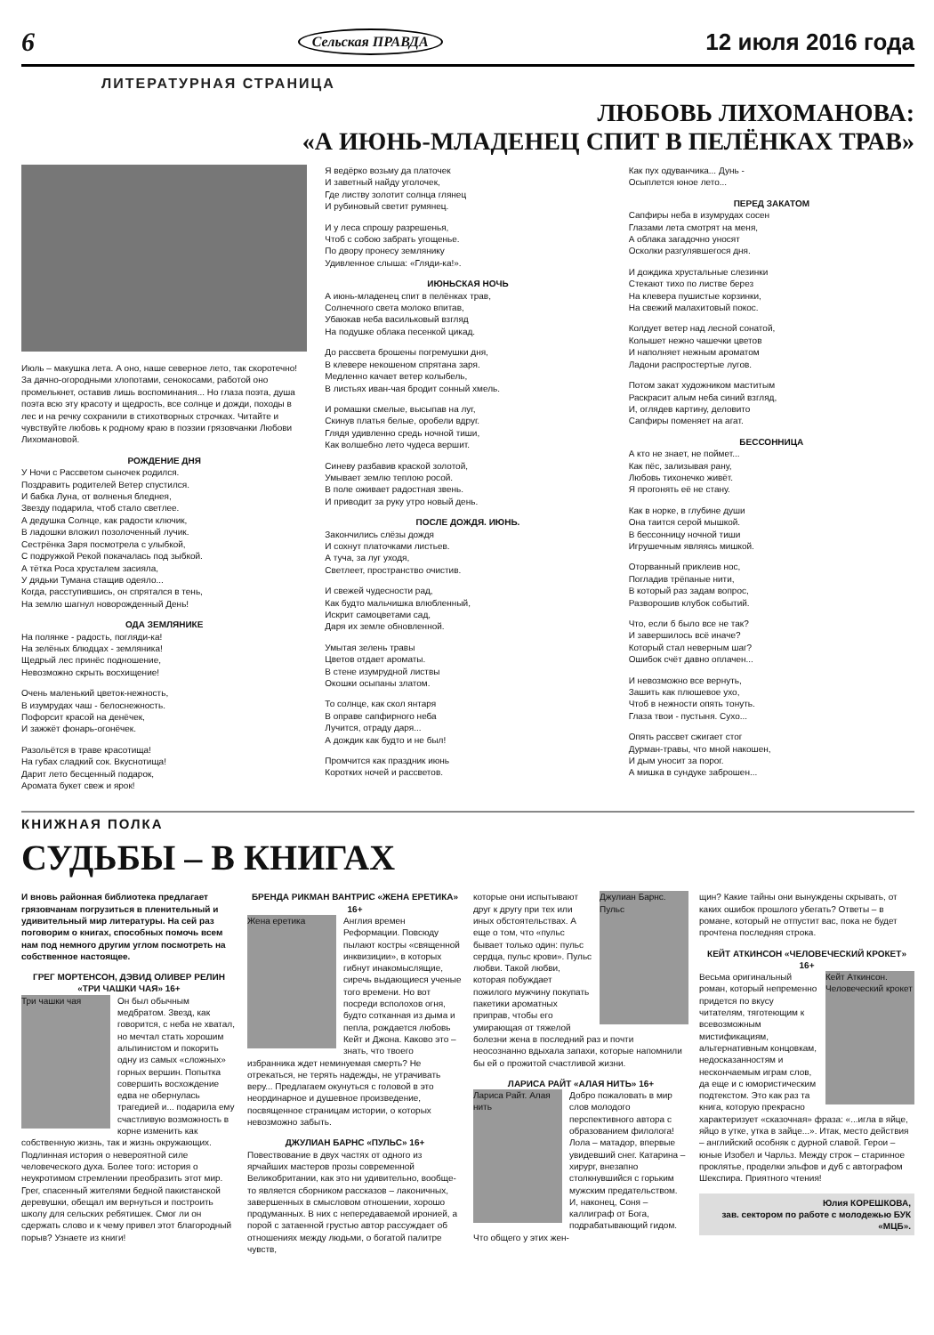6 Сельская ПРАВДА 12 июля 2016 года
ЛИТЕРАТУРНАЯ СТРАНИЦА
ЛЮБОВЬ ЛИХОМАНОВА:
«А ИЮНЬ-МЛАДЕНЕЦ СПИТ В ПЕЛЁНКАХ ТРАВ»
Июль – макушка лета. А оно, наше северное лето, так скоротечно! За дачно-огородными хлопотами, сенокосами, работой оно промелькнет, оставив лишь воспоминания... Но глаза поэта, душа поэта всю эту красоту и щедрость, все солнце и дожди, походы в лес и на речку сохранили в стихотворных строчках. Читайте и чувствуйте любовь к родному краю в поэзии грязовчанки Любови Лихомановой.
РОЖДЕНИЕ ДНЯ
У Ночи с Рассветом сыночек родился.
Поздравить родителей Ветер спустился.
И бабка Луна, от волненья бледнея,
Звезду подарила, чтоб стало светлее.
А дедушка Солнце, как радости ключик,
В ладошки вложил позолоченный лучик.
Сестрёнка Заря посмотрела с улыбкой,
С подружкой Рекой покачалась под зыбкой.
А тётка Роса хрусталем засияла,
У дядьки Тумана стащив одеяло...
Когда, расступившись, он спрятался в тень,
На землю шагнул новорожденный День!
ОДА ЗЕМЛЯНИКЕ
На полянке - радость, погляди-ка!
На зелёных блюдцах - земляника!
Щедрый лес принёс подношение,
Невозможно скрыть восхищение!
Очень маленький цветок-нежность,
В изумрудах чаш - белоснежность.
Пофорсит красой на денёчек,
И зажжёт фонарь-огонёчек.
Разольётся в траве красотища!
На губах сладкий сок. Вкуснотища!
Дарит лето бесценный подарок,
Аромата букет свеж и ярок!
Я ведёрко возьму да платочек
И заветный найду уголочек,
Где листву золотит солнца глянец
И рубиновый светит румянец.
И у леса спрошу разрешенья,
Чтоб с собою забрать угощенье.
По двору пронесу землянику
Удивленное слыша: «Гляди-ка!».
ИЮНЬСКАЯ НОЧЬ
А июнь-младенец спит в пелёнках трав,
Солнечного света молоко впитав,
Убаюкав неба васильковый взгляд
На подушке облака песенкой цикад.
До рассвета брошены погремушки дня,
В клевере некошеном спрятана заря.
Медленно качает ветер колыбель,
В листьях иван-чая бродит сонный хмель.
И ромашки смелые, высыпав на луг,
Скинув платья белые, оробели вдруг.
Глядя удивленно средь ночной тиши,
Как волшебно лето чудеса вершит.
Синеву разбавив краской золотой,
Умывает землю теплою росой.
В поле оживает радостная звень.
И приводит за руку утро новый день.
ПОСЛЕ ДОЖДЯ. ИЮНЬ.
Закончились слёзы дождя
И сохнут платочками листьев.
А туча, за луг уходя,
Светлеет, пространство очистив.
И свежей чудесности рад,
Как будто мальчишка влюбленный,
Искрит самоцветами сад,
Даря их земле обновленной.
Умытая зелень травы
Цветов отдает ароматы.
В стене изумрудной листвы
Окошки осыпаны златом.
То солнце, как скол янтаря
В оправе сапфирного неба
Лучится, отраду даря...
А дождик как будто и не был!
Промчится как праздник июнь
Коротких ночей и рассветов.
Как пух одуванчика... Дунь -
Осыплется юное лето...
ПЕРЕД ЗАКАТОМ
Сапфиры неба в изумрудах сосен
Глазами лета смотрят на меня,
А облака загадочно уносят
Осколки разгулявшегося дня.
И дождика хрустальные слезинки
Стекают тихо по листве берез
На клевера пушистые корзинки,
На свежий малахитовый покос.
Колдует ветер над лесной сонатой,
Колышет нежно чашечки цветов
И наполняет нежным ароматом
Ладони распростертые лугов.
Потом закат художником маститым
Раскрасит алым неба синий взгляд,
И, оглядев картину, деловито
Сапфиры поменяет на агат.
БЕССОННИЦА
А кто не знает, не поймет...
Как пёс, зализывая рану,
Любовь тихонечко живёт.
Я прогонять её не стану.
Как в норке, в глубине души
Она таится серой мышкой.
В бессонницу ночной тиши
Игрушечным являясь мишкой.
Оторванный приклеив нос,
Погладив трёпаные нити,
В который раз задам вопрос,
Разворошив клубок событий.
Что, если б было все не так?
И завершилось всё иначе?
Который стал неверным шаг?
Ошибок счёт давно оплачен...
И невозможно все вернуть,
Зашить как плюшевое ухо,
Чтоб в нежности опять тонуть.
Глаза твои - пустыня. Сухо...
Опять рассвет сжигает стог
Дурман-травы, что мной накошен,
И дым уносит за порог.
А мишка в сундуке заброшен...
КНИЖНАЯ ПОЛКА
СУДЬБЫ – В КНИГАХ
И вновь районная библиотека предлагает грязовчанам погрузиться в пленительный и удивительный мир литературы. На сей раз поговорим о книгах, способных помочь всем нам под немного другим углом посмотреть на собственное настоящее.
ГРЕГ МОРТЕНСОН, ДЭВИД ОЛИВЕР РЕЛИН «ТРИ ЧАШКИ ЧАЯ» 16+
Три чашки чая Он был обычным медбратом. Звезд, как говорится, с неба не хватал, но мечтал стать хорошим альпинистом и покорить одну из самых «сложных» горных вершин. Попытка совершить восхождение едва не обернулась трагедией и... подарила ему счастливую возможность в корне изменить как собственную жизнь, так и жизнь окружающих. Подлинная история о невероятной силе человеческого духа. Более того: история о неукротимом стремлении преобразить этот мир. Грег, спасенный жителями бедной пакистанской деревушки, обещал им вернуться и построить школу для сельских ребятишек. Смог ли он сдержать слово и к чему привел этот благородный порыв? Узнаете из книги!
БРЕНДА РИКМАН ВАНТРИС «ЖЕНА ЕРЕТИКА» 16+
Жена еретика Англия времен Реформации. Повсюду пылают костры «священной инквизиции», в которых гибнут инакомыслящие, сиречь выдающиеся ученые того времени. Но вот посреди всполохов огня, будто сотканная из дыма и пепла, рождается любовь Кейт и Джона. Каково это – знать, что твоего избранника ждет неминуемая смерть? Не отрекаться, не терять надежды, не утрачивать веру... Предлагаем окунуться с головой в это неординарное и душевное произведение, посвященное страницам истории, о которых невозможно забыть.
ДЖУЛИАН БАРНС «ПУЛЬС» 16+
Повествование в двух частях от одного из ярчайших мастеров прозы современной Великобритании, как это ни удивительно, вообще-то является сборником рассказов – лаконичных, завершенных в смысловом отношении, хорошо продуманных. В них с непередаваемой иронией, а порой с затаенной грустью автор рассуждает об отношениях между людьми, о богатой палитре чувств,
Джулиан Барнс. Пульс которые они испытывают друг к другу при тех или иных обстоятельствах. А еще о том, что «пульс бывает только один: пульс сердца, пульс крови». Пульс любви. Такой любви, которая побуждает пожилого мужчину покупать пакетики ароматных приправ, чтобы его умирающая от тяжелой болезни жена в последний раз и почти неосознанно вдыхала запахи, которые напомнили бы ей о прожитой счастливой жизни.
ЛАРИСА РАЙТ «АЛАЯ НИТЬ» 16+
Лариса Райт. Алая нить Добро пожаловать в мир слов молодого перспективного автора с образованием филолога! Лола – матадор, впервые увидевший снег. Катарина – хирург, внезапно столкнувшийся с горьким мужским предательством. И, наконец, Соня – каллиграф от Бога, подрабатывающий гидом. Что общего у этих жен-
щин? Какие тайны они вынуждены скрывать, от каких ошибок прошлого убегать? Ответы – в романе, который не отпустит вас, пока не будет прочтена последняя строка.
КЕЙТ АТКИНСОН «ЧЕЛОВЕЧЕСКИЙ КРОКЕТ» 16+
Кейт Аткинсон. Человеческий крокет Весьма оригинальный роман, который непременно придется по вкусу читателям, тяготеющим к всевозможным мистификациям, альтернативным концовкам, недосказанностям и нескончаемым играм слов, да еще и с юмористическим подтекстом. Это как раз та книга, которую прекрасно характеризует «сказочная» фраза: «...игла в яйце, яйцо в утке, утка в зайце...». Итак, место действия – английский особняк с дурной славой. Герои – юные Изобел и Чарльз. Между строк – старинное проклятье, проделки эльфов и дуб с автографом Шекспира. Приятного чтения!
Юлия КОРЕШКОВА,
зав. сектором по работе с молодежью БУК «МЦБ».